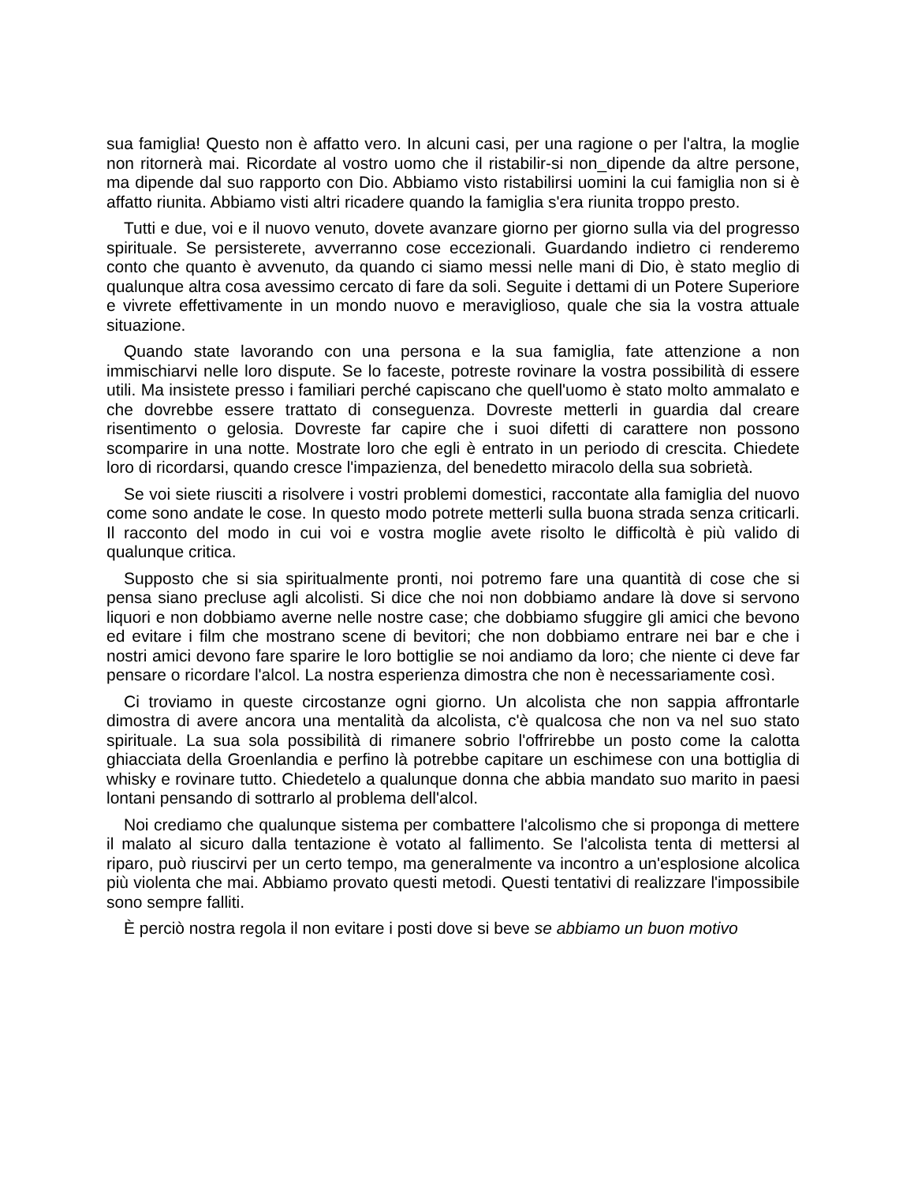sua famiglia! Questo non è affatto vero. In alcuni casi, per una ragione o per l'altra, la moglie non ritornerà mai. Ricordate al vostro uomo che il ristabilir-si non_dipende da altre persone, ma dipende dal suo rapporto con Dio. Abbiamo visto ristabilirsi uomini la cui famiglia non si è affatto riunita. Abbiamo visti altri ricadere quando la famiglia s'era riunita troppo presto.
Tutti e due, voi e il nuovo venuto, dovete avanzare giorno per giorno sulla via del progresso spirituale. Se persisterete, avverranno cose eccezionali. Guardando indietro ci renderemo conto che quanto è avvenuto, da quando ci siamo messi nelle mani di Dio, è stato meglio di qualunque altra cosa avessimo cercato di fare da soli. Seguite i dettami di un Potere Superiore e vivrete effettivamente in un mondo nuovo e meraviglioso, quale che sia la vostra attuale situazione.
Quando state lavorando con una persona e la sua famiglia, fate attenzione a non immischiarvi nelle loro dispute. Se lo faceste, potreste rovinare la vostra possibilità di essere utili. Ma insistete presso i familiari perché capiscano che quell'uomo è stato molto ammalato e che dovrebbe essere trattato di conseguenza. Dovreste metterli in guardia dal creare risentimento o gelosia. Dovreste far capire che i suoi difetti di carattere non possono scomparire in una notte. Mostrate loro che egli è entrato in un periodo di crescita. Chiedete loro di ricordarsi, quando cresce l'impazienza, del benedetto miracolo della sua sobrietà.
Se voi siete riusciti a risolvere i vostri problemi domestici, raccontate alla famiglia del nuovo come sono andate le cose. In questo modo potrete metterli sulla buona strada senza criticarli. Il racconto del modo in cui voi e vostra moglie avete risolto le difficoltà è più valido di qualunque critica.
Supposto che si sia spiritualmente pronti, noi potremo fare una quantità di cose che si pensa siano precluse agli alcolisti. Si dice che noi non dobbiamo andare là dove si servono liquori e non dobbiamo averne nelle nostre case; che dobbiamo sfuggire gli amici che bevono ed evitare i film che mostrano scene di bevitori; che non dobbiamo entrare nei bar e che i nostri amici devono fare sparire le loro bottiglie se noi andiamo da loro; che niente ci deve far pensare o ricordare l'alcol. La nostra esperienza dimostra che non è necessariamente così.
Ci troviamo in queste circostanze ogni giorno. Un alcolista che non sappia affrontarle dimostra di avere ancora una mentalità da alcolista, c'è qualcosa che non va nel suo stato spirituale. La sua sola possibilità di rimanere sobrio l'offrirebbe un posto come la calotta ghiacciata della Groenlandia e perfino là potrebbe capitare un eschimese con una bottiglia di whisky e rovinare tutto. Chiedetelo a qualunque donna che abbia mandato suo marito in paesi lontani pensando di sottrarlo al problema dell'alcol.
Noi crediamo che qualunque sistema per combattere l'alcolismo che si proponga di mettere il malato al sicuro dalla tentazione è votato al fallimento. Se l'alcolista tenta di mettersi al riparo, può riuscirvi per un certo tempo, ma generalmente va incontro a un'esplosione alcolica più violenta che mai. Abbiamo provato questi metodi. Questi tentativi di realizzare l'impossibile sono sempre falliti.
È perciò nostra regola il non evitare i posti dove si beve se abbiamo un buon motivo